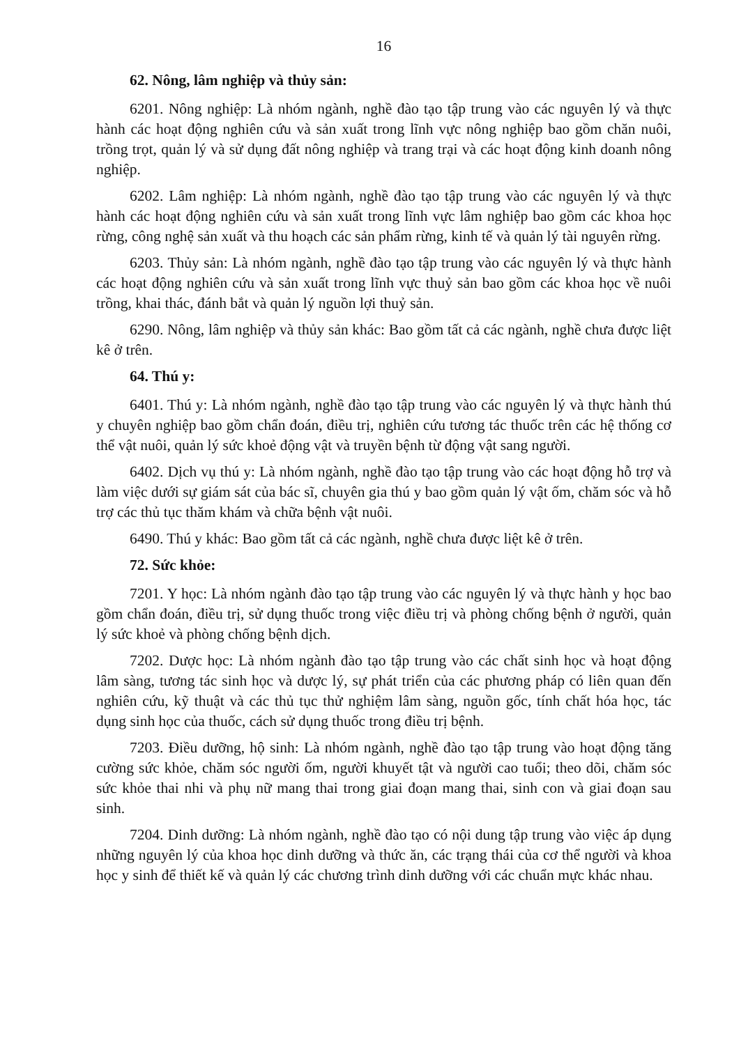16
62. Nông, lâm nghiệp và thủy sản:
6201. Nông nghiệp: Là nhóm ngành, nghề đào tạo tập trung vào các nguyên lý và thực hành các hoạt động nghiên cứu và sản xuất trong lĩnh vực nông nghiệp bao gồm chăn nuôi, trồng trọt, quản lý và sử dụng đất nông nghiệp và trang trại và các hoạt động kinh doanh nông nghiệp.
6202. Lâm nghiệp: Là nhóm ngành, nghề đào tạo tập trung vào các nguyên lý và thực hành các hoạt động nghiên cứu và sản xuất trong lĩnh vực lâm nghiệp bao gồm các khoa học rừng, công nghệ sản xuất và thu hoạch các sản phẩm rừng, kinh tế và quản lý tài nguyên rừng.
6203. Thủy sản: Là nhóm ngành, nghề đào tạo tập trung vào các nguyên lý và thực hành các hoạt động nghiên cứu và sản xuất trong lĩnh vực thuỷ sản bao gồm các khoa học về nuôi trồng, khai thác, đánh bắt và quản lý nguồn lợi thuỷ sản.
6290. Nông, lâm nghiệp và thủy sản khác: Bao gồm tất cả các ngành, nghề chưa được liệt kê ở trên.
64. Thú y:
6401. Thú y: Là nhóm ngành, nghề đào tạo tập trung vào các nguyên lý và thực hành thú y chuyên nghiệp bao gồm chẩn đoán, điều trị, nghiên cứu tương tác thuốc trên các hệ thống cơ thể vật nuôi, quản lý sức khoẻ động vật và truyền bệnh từ động vật sang người.
6402. Dịch vụ thú y: Là nhóm ngành, nghề đào tạo tập trung vào các hoạt động hỗ trợ và làm việc dưới sự giám sát của bác sĩ, chuyên gia thú y bao gồm quản lý vật ốm, chăm sóc và hỗ trợ các thủ tục thăm khám và chữa bệnh vật nuôi.
6490. Thú y khác: Bao gồm tất cả các ngành, nghề chưa được liệt kê ở trên.
72. Sức khỏe:
7201. Y học: Là nhóm ngành đào tạo tập trung vào các nguyên lý và thực hành y học bao gồm chẩn đoán, điều trị, sử dụng thuốc trong việc điều trị và phòng chống bệnh ở người, quản lý sức khoẻ và phòng chống bệnh dịch.
7202. Dược học: Là nhóm ngành đào tạo tập trung vào các chất sinh học và hoạt động lâm sàng, tương tác sinh học và dược lý, sự phát triển của các phương pháp có liên quan đến nghiên cứu, kỹ thuật và các thủ tục thử nghiệm lâm sàng, nguồn gốc, tính chất hóa học, tác dụng sinh học của thuốc, cách sử dụng thuốc trong điều trị bệnh.
7203. Điều dưỡng, hộ sinh: Là nhóm ngành, nghề đào tạo tập trung vào hoạt động tăng cường sức khỏe, chăm sóc người ốm, người khuyết tật và người cao tuổi; theo dõi, chăm sóc sức khỏe thai nhi và phụ nữ mang thai trong giai đoạn mang thai, sinh con và giai đoạn sau sinh.
7204. Dinh dưỡng: Là nhóm ngành, nghề đào tạo có nội dung tập trung vào việc áp dụng những nguyên lý của khoa học dinh dưỡng và thức ăn, các trạng thái của cơ thể người và khoa học y sinh để thiết kế và quản lý các chương trình dinh dưỡng với các chuẩn mực khác nhau.